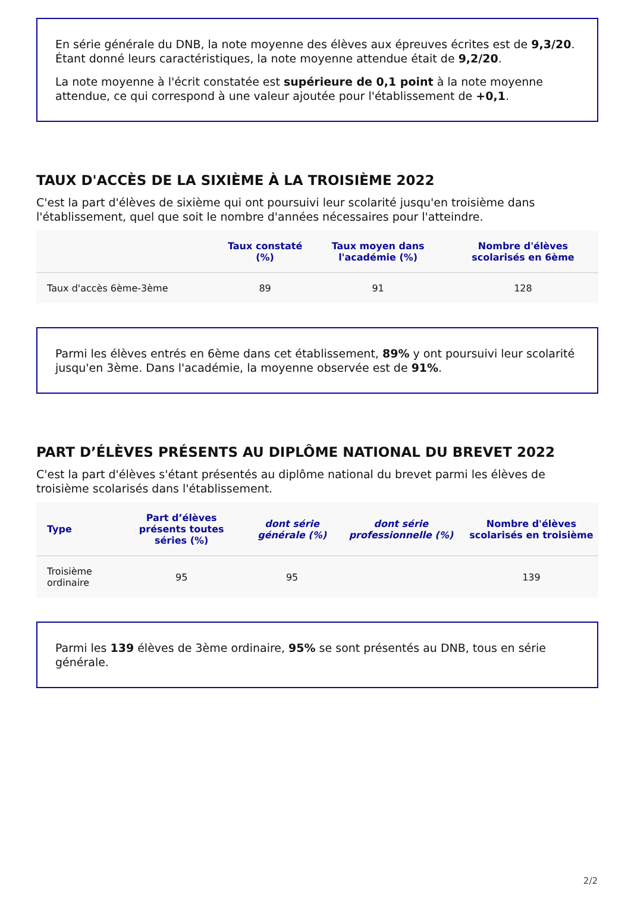En série générale du DNB, la note moyenne des élèves aux épreuves écrites est de 9,3/20. Étant donné leurs caractéristiques, la note moyenne attendue était de 9,2/20.
La note moyenne à l'écrit constatée est supérieure de 0,1 point à la note moyenne attendue, ce qui correspond à une valeur ajoutée pour l'établissement de +0,1.
TAUX D'ACCÈS DE LA SIXIÈME À LA TROISIÈME 2022
C'est la part d'élèves de sixième qui ont poursuivi leur scolarité jusqu'en troisième dans l'établissement, quel que soit le nombre d'années nécessaires pour l'atteindre.
| | Taux constaté (%) | Taux moyen dans l'académie (%) | Nombre d'élèves scolarisés en 6ème |
| --- | --- | --- | --- |
| Taux d'accès 6ème-3ème | 89 | 91 | 128 |
Parmi les élèves entrés en 6ème dans cet établissement, 89% y ont poursuivi leur scolarité jusqu'en 3ème. Dans l'académie, la moyenne observée est de 91%.
PART D’ÉLÈVES PRÉSENTS AU DIPLÔME NATIONAL DU BREVET 2022
C'est la part d'élèves s'étant présentés au diplôme national du brevet parmi les élèves de troisième scolarisés dans l'établissement.
| Type | Part d’élèves présents toutes séries (%) | dont série générale (%) | dont série professionnelle (%) | Nombre d'élèves scolarisés en troisième |
| --- | --- | --- | --- | --- |
| Troisième ordinaire | 95 | 95 | | 139 |
Parmi les 139 élèves de 3ème ordinaire, 95% se sont présentés au DNB, tous en série générale.
2/2